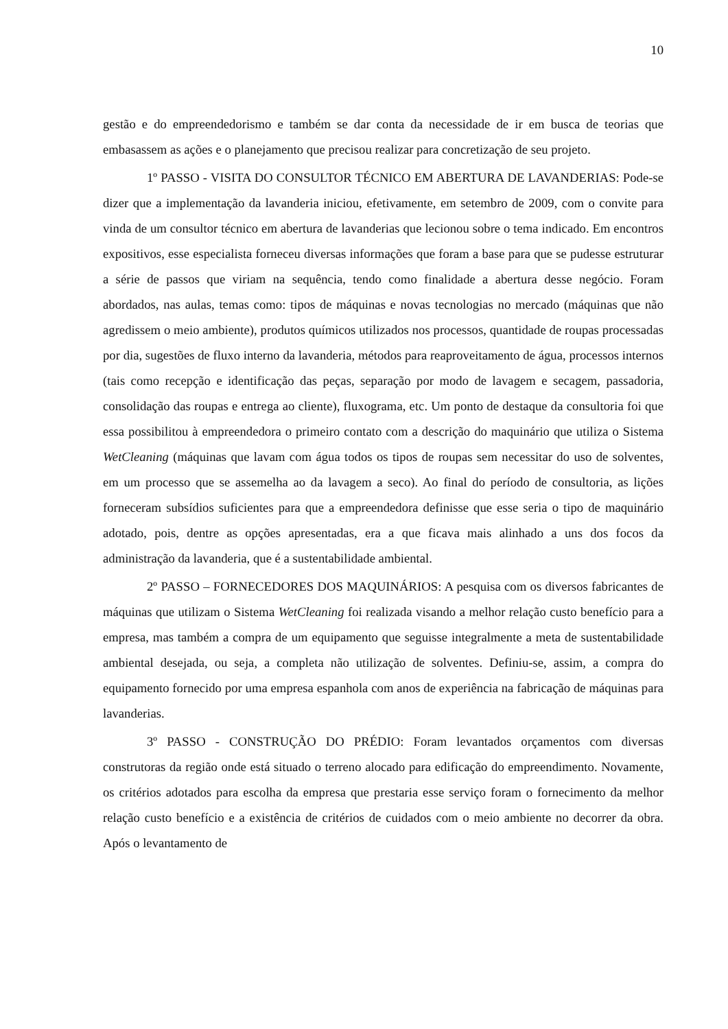10
gestão e do empreendedorismo e também se dar conta da necessidade de ir em busca de teorias que embasassem as ações e o planejamento que precisou realizar para concretização de seu projeto.
1º PASSO - VISITA DO CONSULTOR TÉCNICO EM ABERTURA DE LAVANDERIAS: Pode-se dizer que a implementação da lavanderia iniciou, efetivamente, em setembro de 2009, com o convite para vinda de um consultor técnico em abertura de lavanderias que lecionou sobre o tema indicado. Em encontros expositivos, esse especialista forneceu diversas informações que foram a base para que se pudesse estruturar a série de passos que viriam na sequência, tendo como finalidade a abertura desse negócio. Foram abordados, nas aulas, temas como: tipos de máquinas e novas tecnologias no mercado (máquinas que não agredissem o meio ambiente), produtos químicos utilizados nos processos, quantidade de roupas processadas por dia, sugestões de fluxo interno da lavanderia, métodos para reaproveitamento de água, processos internos (tais como recepção e identificação das peças, separação por modo de lavagem e secagem, passadoria, consolidação das roupas e entrega ao cliente), fluxograma, etc. Um ponto de destaque da consultoria foi que essa possibilitou à empreendedora o primeiro contato com a descrição do maquinário que utiliza o Sistema WetCleaning (máquinas que lavam com água todos os tipos de roupas sem necessitar do uso de solventes, em um processo que se assemelha ao da lavagem a seco). Ao final do período de consultoria, as lições forneceram subsídios suficientes para que a empreendedora definisse que esse seria o tipo de maquinário adotado, pois, dentre as opções apresentadas, era a que ficava mais alinhado a uns dos focos da administração da lavanderia, que é a sustentabilidade ambiental.
2º PASSO – FORNECEDORES DOS MAQUINÁRIOS: A pesquisa com os diversos fabricantes de máquinas que utilizam o Sistema WetCleaning foi realizada visando a melhor relação custo benefício para a empresa, mas também a compra de um equipamento que seguisse integralmente a meta de sustentabilidade ambiental desejada, ou seja, a completa não utilização de solventes. Definiu-se, assim, a compra do equipamento fornecido por uma empresa espanhola com anos de experiência na fabricação de máquinas para lavanderias.
3º PASSO - CONSTRUÇÃO DO PRÉDIO: Foram levantados orçamentos com diversas construtoras da região onde está situado o terreno alocado para edificação do empreendimento. Novamente, os critérios adotados para escolha da empresa que prestaria esse serviço foram o fornecimento da melhor relação custo benefício e a existência de critérios de cuidados com o meio ambiente no decorrer da obra. Após o levantamento de